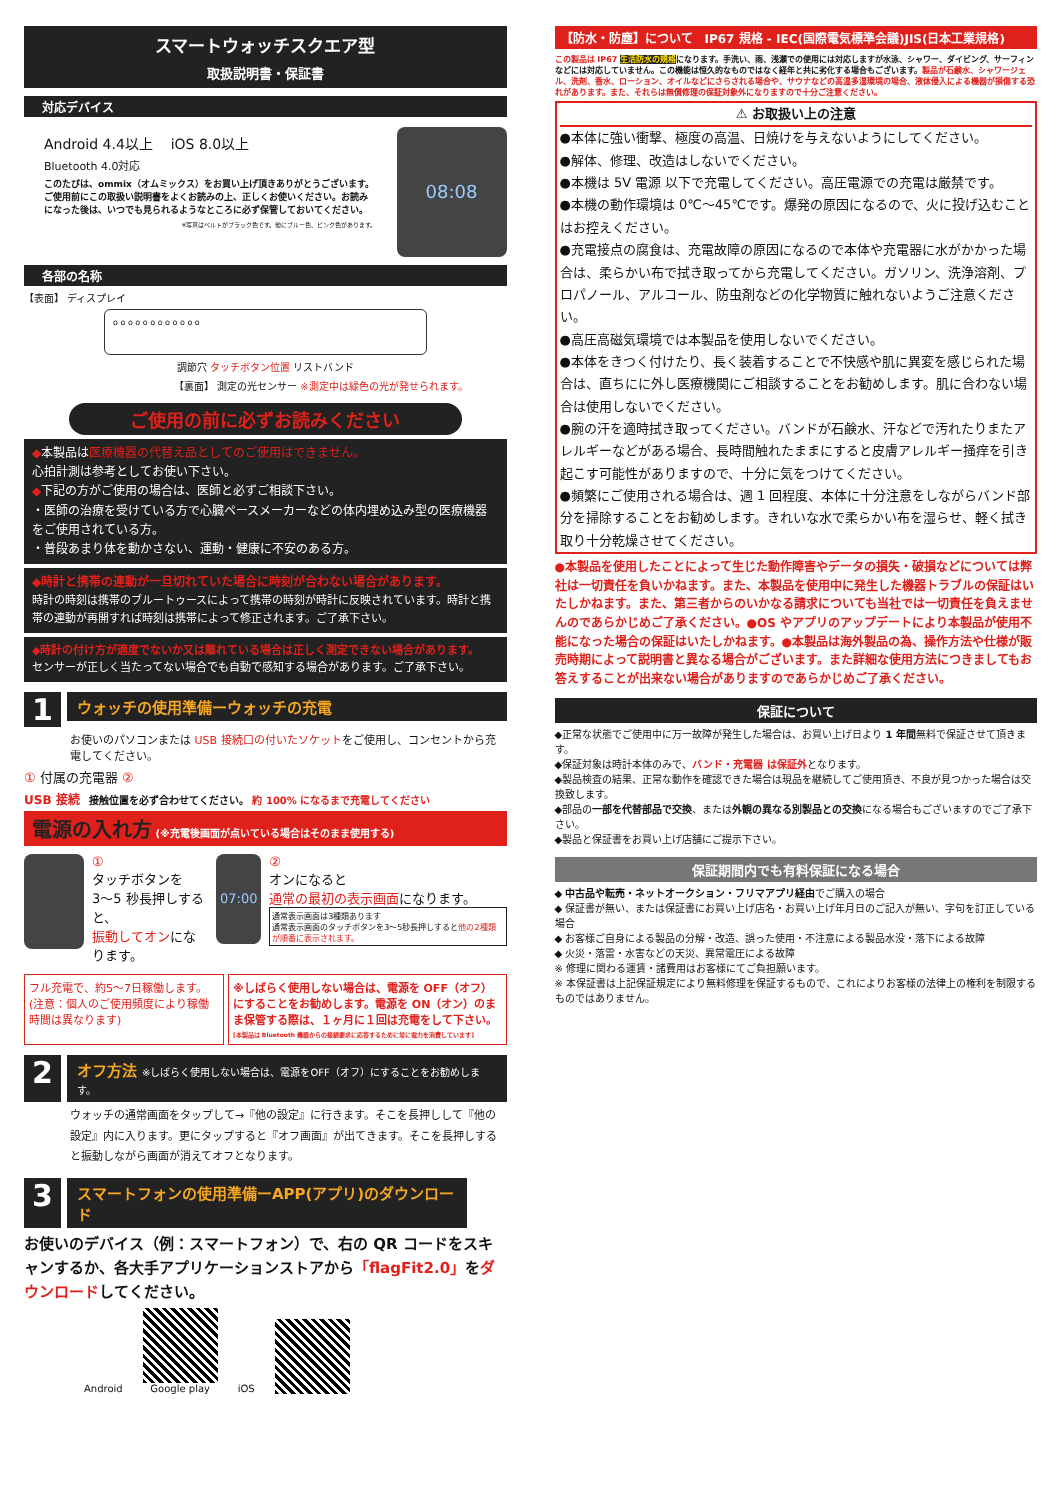スマートウォッチスクエア型
取扱説明書・保証書
対応デバイス
Android 4.4以上 iOS 8.0以上
Bluetooth 4.0対応
このたびは、ommix（オムミックス）をお買い上げ頂きありがとうございます。ご使用前にこの取扱い説明書をよくお読みの上、正しくお使いください。お読みになった後は、いつでも見られるようなところに必ず保管しておいてください。
※写真はベルトがブラック色です。他にブルー色、ピンク色があります。
08:08
各部の名称
【表面】 ディスプレイ
o o o o o o o o o o o o
調節穴 タッチボタン位置 リストバンド
【裏面】 測定の光センサー ※測定中は緑色の光が発せられます。
ご使用の前に必ずお読みください
◆本製品は医療機器の代替え品としてのご使用はできません。
心拍計測は参考としてお使い下さい。
◆下記の方がご使用の場合は、医師と必ずご相談下さい。
・医師の治療を受けている方で心臓ペースメーカーなどの体内埋め込み型の医療機器をご使用されている方。
・普段あまり体を動かさない、運動・健康に不安のある方。
◆時計と携帯の連動が一旦切れていた場合に時刻が合わない場合があります。
時計の時刻は携帯のブルートゥースによって携帯の時刻が時計に反映されています。時計と携帯の連動が再開すれば時刻は携帯によって修正されます。ご了承下さい。
◆時計の付け方が適度でないか又は離れている場合は正しく測定できない場合があります。
センサーが正しく当たってない場合でも自動で感知する場合があります。ご了承下さい。
1
ウォッチの使用準備ーウォッチの充電
お使いのパソコンまたは USB 接続口の付いたソケットをご使用し、コンセントから充電してください。
① 付属の充電器 ②
USB 接続 接触位置を必ず合わせてください。 約 100% になるまで充電してください
電源の入れ方 (※充電後画面が点いている場合はそのまま使用する)
①
タッチボタンを
3〜5 秒長押しすると、
振動してオンになります。
07:00
②
オンになると
通常の最初の表示画面になります。
通常表示画面は3種類あります
通常表示画面のタッチボタンを3〜5秒長押しすると他の2種類が順番に表示されます。
フル充電で、約5〜7日稼働します。
(注意：個人のご使用頻度により稼働時間は異なります)
※しばらく使用しない場合は、電源を OFF（オフ）にすることをお勧めします。電源を ON（オン）のまま保管する際は、１ヶ月に１回は充電をして下さい。[本製品は Bluetooth 機器からの接続要求に応答するために常に電力を消費しています]
2
オフ方法 ※しばらく使用しない場合は、電源をOFF（オフ）にすることをお勧めします。
ウォッチの通常画面をタップして→『他の設定』に行きます。そこを長押しして『他の設定』内に入ります。更にタップすると『オフ画面』が出てきます。そこを長押しすると振動しながら画面が消えてオフとなります。
3
スマートフォンの使用準備ーAPP(アプリ)のダウンロード
お使いのデバイス（例：スマートフォン）で、右の QR コードをスキャンするか、各大手アプリケーションストアから「flagFit2.0」をダウンロードしてください。
Android
Google play
iOS
【防水・防塵】について　IP67 規格 - IEC(国際電気標準会議)JIS(日本工業規格)
この製品は IP67 生活防水の規格になります。手洗い、雨、浅瀬での使用には対応しますが水泳、シャワー、ダイビング、サーフィンなどには対応していません。この機能は恒久的なものではなく経年と共に劣化する場合もございます。製品が石鹸水、シャワージェル、洗剤、香水、ローション、オイルなどにさらされる場合や、サウナなどの高温多湿環境の場合、液体侵入による機器が損傷する恐れがあります。また、それらは無償修理の保証対象外になりますので十分ご注意ください。
⚠ お取扱い上の注意
●本体に強い衝撃、極度の高温、日焼けを与えないようにしてください。
●解体、修理、改造はしないでください。
●本機は 5V 電源 以下で充電してください。高圧電源での充電は厳禁です。
●本機の動作環境は 0℃〜45℃です。爆発の原因になるので、火に投げ込むことはお控えください。
●充電接点の腐食は、充電故障の原因になるので本体や充電器に水がかかった場合は、柔らかい布で拭き取ってから充電してください。ガソリン、洗浄溶剤、プロパノール、アルコール、防虫剤などの化学物質に触れないようご注意ください。
●高圧高磁気環境では本製品を使用しないでください。
●本体をきつく付けたり、長く装着することで不快感や肌に異変を感じられた場合は、直ちにに外し医療機関にご相談することをお勧めします。肌に合わない場合は使用しないでください。
●腕の汗を適時拭き取ってください。バンドが石鹸水、汗などで汚れたりまたアレルギーなどがある場合、長時間触れたままにすると皮膚アレルギー掻痒を引き起こす可能性がありますので、十分に気をつけてください。
●頻繁にご使用される場合は、週 1 回程度、本体に十分注意をしながらバンド部分を掃除することをお勧めします。きれいな水で柔らかい布を湿らせ、軽く拭き取り十分乾燥させてください。
●本製品を使用したことによって生じた動作障害やデータの損失・破損などについては弊社は一切責任を負いかねます。また、本製品を使用中に発生した機器トラブルの保証はいたしかねます。また、第三者からのいかなる請求についても当社では一切責任を負えませんのであらかじめご了承ください。●OS やアプリのアップデートにより本製品が使用不能になった場合の保証はいたしかねます。●本製品は海外製品の為、操作方法や仕様が販売時期によって説明書と異なる場合がございます。また詳細な使用方法につきましてもお答えすることが出来ない場合がありますのであらかじめご了承ください。
保証について
◆正常な状態でご使用中に万一故障が発生した場合は、お買い上げ日より 1 年間無料で保証させて頂きます。
◆保証対象は時計本体のみで、バンド・充電器 は保証外となります。
◆製品検査の結果、正常な動作を確認できた場合は現品を継続してご使用頂き、不良が見つかった場合は交換致します。
◆部品の一部を代替部品で交換、または外観の異なる別製品との交換になる場合もございますのでご了承下さい。
◆製品と保証書をお買い上げ店舗にご提示下さい。
保証期間内でも有料保証になる場合
◆ 中古品や転売・ネットオークション・フリマアプリ経由でご購入の場合
◆ 保証書が無い、または保証書にお買い上げ店名・お買い上げ年月日のご記入が無い、字句を訂正している場合
◆ お客様ご自身による製品の分解・改造、誤った使用・不注意による製品水没・落下による故障
◆ 火災・落雷・水害などの天災、異常電圧による故障
※ 修理に関わる運賃・諸費用はお客様にてご負担願います。
※ 本保証書は上記保証規定により無料修理を保証するもので、これによりお客様の法律上の権利を制限するものではありません。